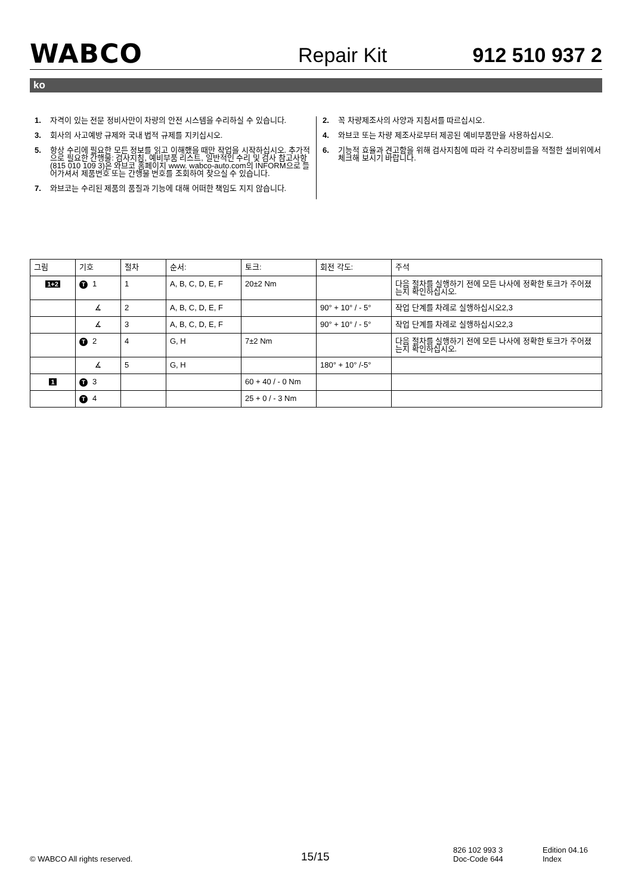WABCO
Repair Kit
912 510 937 2
ko
1. 자격이 있는 전문 정비사만이 차량의 안전 시스템을 수리하실 수 있습니다.
2. 꼭 차량제조사의 사양과 지침서를 따르십시오.
3. 회사의 사고예방 규제와 국내 법적 규제를 지키십시오.
4. 와브코 또는 차량 제조사로부터 제공된 예비부품만을 사용하십시오.
5. 항상 수리에 필요한 모든 정보를 읽고 이해했을 때만 작업을 시작하십시오. 추가적으로 필요한 간행물: 검사지침, 예비부품 리스트, 일반적인 수리 및 검사 참고사항 (815 010 109 3)은 와브코 홈페이지 www. wabco-auto.com의 INFORM으로 들어가셔서 제품번호 또는 간행물 번호를 조회하여 찾으실 수 있습니다.
6. 기능적 효율과 견고함을 위해 검사지침에 따라 각 수리장비들을 적절한 설비위에서 체크해 보시기 바랍니다.
7. 와브코는 수리된 제품의 품질과 기능에 대해 어떠한 책임도 지지 않습니다.
| 그림 | 기호 | 절차 | 순서: | 토크: | 회전 각도: | 주석 |
| --- | --- | --- | --- | --- | --- | --- |
| 1+2 | T 1 | 1 | A, B, C, D, E, F | 20±2 Nm | | 다음 절차를 실행하기 전에 모든 나사에 정확한 토크가 주어졌는지 확인하십시오. |
| | ∡ | 2 | A, B, C, D, E, F | | 90° + 10° / - 5° | 작업 단계를 차례로 실행하십시오2,3 |
| | ∡ | 3 | A, B, C, D, E, F | | 90° + 10° / - 5° | 작업 단계를 차례로 실행하십시오2,3 |
| | T 2 | 4 | G, H | 7±2 Nm | | 다음 절차를 실행하기 전에 모든 나사에 정확한 토크가 주어졌는지 확인하십시오. |
| | ∡ | 5 | G, H | | 180° + 10° /-5° | |
| 1 | T 3 | | | 60 + 40 / - 0 Nm | | |
| | T 4 | | | 25 + 0 / - 3 Nm | | |
© WABCO All rights reserved.
15/15
826 102 993 3
Doc-Code 644
Edition 04.16
Index